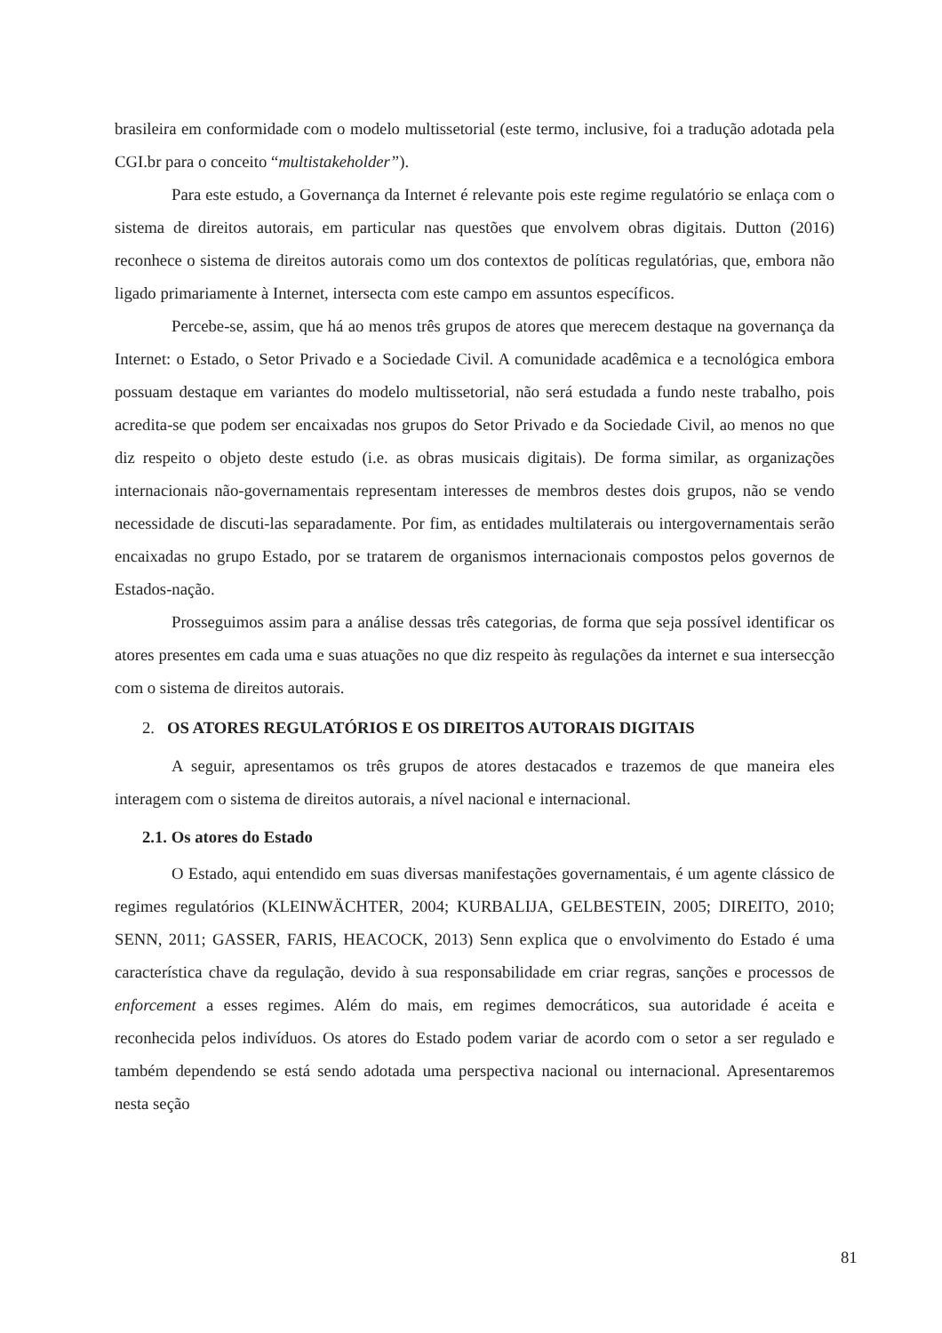brasileira em conformidade com o modelo multissetorial (este termo, inclusive, foi a tradução adotada pela CGI.br para o conceito “multistakeholder”).
Para este estudo, a Governança da Internet é relevante pois este regime regulatório se enlaça com o sistema de direitos autorais, em particular nas questões que envolvem obras digitais. Dutton (2016) reconhece o sistema de direitos autorais como um dos contextos de políticas regulatórias, que, embora não ligado primariamente à Internet, intersecta com este campo em assuntos específicos.
Percebe-se, assim, que há ao menos três grupos de atores que merecem destaque na governança da Internet: o Estado, o Setor Privado e a Sociedade Civil. A comunidade acadêmica e a tecnológica embora possuam destaque em variantes do modelo multissetorial, não será estudada a fundo neste trabalho, pois acredita-se que podem ser encaixadas nos grupos do Setor Privado e da Sociedade Civil, ao menos no que diz respeito o objeto deste estudo (i.e. as obras musicais digitais). De forma similar, as organizações internacionais não-governamentais representam interesses de membros destes dois grupos, não se vendo necessidade de discuti-las separadamente. Por fim, as entidades multilaterais ou intergovernamentais serão encaixadas no grupo Estado, por se tratarem de organismos internacionais compostos pelos governos de Estados-nação.
Prosseguimos assim para a análise dessas três categorias, de forma que seja possível identificar os atores presentes em cada uma e suas atuações no que diz respeito às regulações da internet e sua intersecção com o sistema de direitos autorais.
2. OS ATORES REGULATÓRIOS E OS DIREITOS AUTORAIS DIGITAIS
A seguir, apresentamos os três grupos de atores destacados e trazemos de que maneira eles interagem com o sistema de direitos autorais, a nível nacional e internacional.
2.1. Os atores do Estado
O Estado, aqui entendido em suas diversas manifestações governamentais, é um agente clássico de regimes regulatórios (KLEINWÄCHTER, 2004; KURBALIJA, GELBESTEIN, 2005; DIREITO, 2010; SENN, 2011; GASSER, FARIS, HEACOCK, 2013) Senn explica que o envolvimento do Estado é uma característica chave da regulação, devido à sua responsabilidade em criar regras, sanções e processos de enforcement a esses regimes. Além do mais, em regimes democráticos, sua autoridade é aceita e reconhecida pelos indivíduos. Os atores do Estado podem variar de acordo com o setor a ser regulado e também dependendo se está sendo adotada uma perspectiva nacional ou internacional. Apresentaremos nesta seção
81